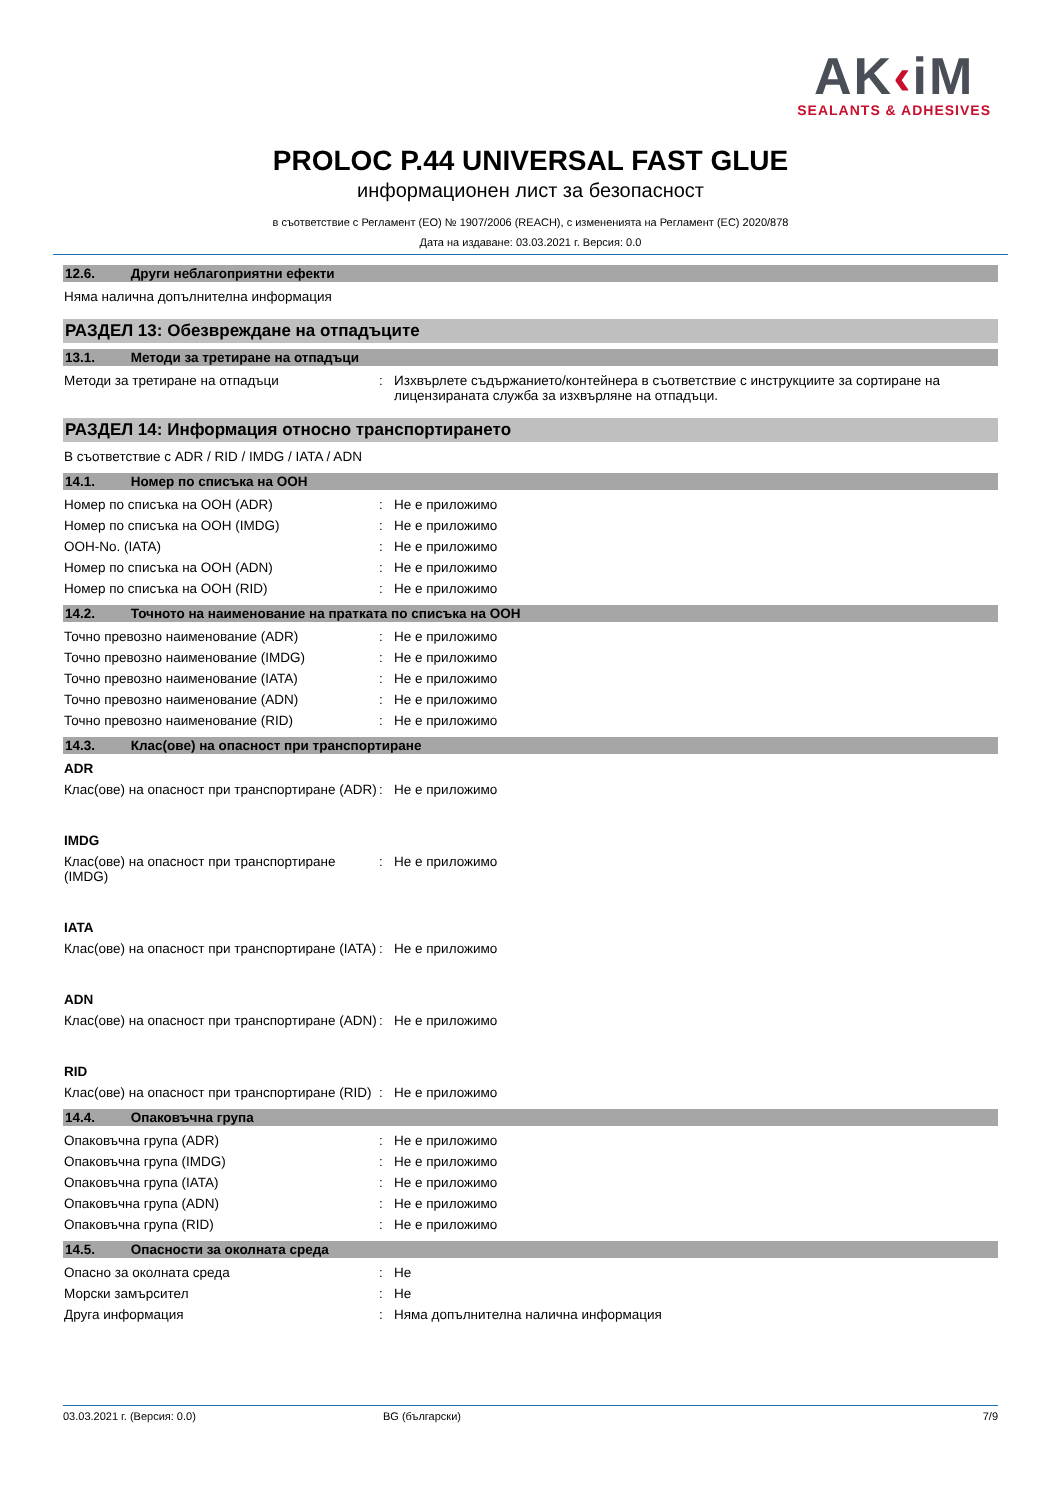AK‹iM
SEALANTS & ADHESIVES
PROLOC P.44 UNIVERSAL FAST GLUE
информационен лист за безопасност
в съответствие с Регламент (ЕО) № 1907/2006 (REACH), с измененията на Регламент (ЕС) 2020/878
Дата на издаване: 03.03.2021 г. Версия: 0.0
12.6. Други неблагоприятни ефекти
Няма налична допълнителна информация
РАЗДЕЛ 13: Обезвреждане на отпадъците
13.1. Методи за третиране на отпадъци
Методи за третиране на отпадъци : Изхвърлете съдържанието/контейнера в съответствие с инструкциите за сортиране на лицензираната служба за изхвърляне на отпадъци.
РАЗДЕЛ 14: Информация относно транспортирането
В съответствие с ADR / RID / IMDG / IATA / ADN
14.1. Номер по списъка на ООН
Номер по списъка на ООН (ADR) : Не е приложимо
Номер по списъка на ООН (IMDG) : Не е приложимо
ООН-No. (IATA) : Не е приложимо
Номер по списъка на ООН (ADN) : Не е приложимо
Номер по списъка на ООН (RID) : Не е приложимо
14.2. Точното на наименование на пратката по списъка на ООН
Точно превозно наименование (ADR) : Не е приложимо
Точно превозно наименование (IMDG) : Не е приложимо
Точно превозно наименование (IATA) : Не е приложимо
Точно превозно наименование (ADN) : Не е приложимо
Точно превозно наименование (RID) : Не е приложимо
14.3. Клас(ове) на опасност при транспортиране
ADR
Клас(ове) на опасност при транспортиране (ADR)
: Не е приложимо
IMDG
Клас(ове) на опасност при транспортиране (IMDG)
: Не е приложимо
IATA
Клас(ове) на опасност при транспортиране (IATA)
: Не е приложимо
ADN
Клас(ове) на опасност при транспортиране (ADN)
: Не е приложимо
RID
Клас(ове) на опасност при транспортиране (RID)
: Не е приложимо
14.4. Опаковъчна група
Опаковъчна група (ADR) : Не е приложимо
Опаковъчна група (IMDG) : Не е приложимо
Опаковъчна група (IATA) : Не е приложимо
Опаковъчна група (ADN) : Не е приложимо
Опаковъчна група (RID) : Не е приложимо
14.5. Опасности за околната среда
Опасно за околната среда : Не
Морски замърсител : Не
Друга информация : Няма допълнителна налична информация
03.03.2021 г. (Версия: 0.0) BG (български) 7/9